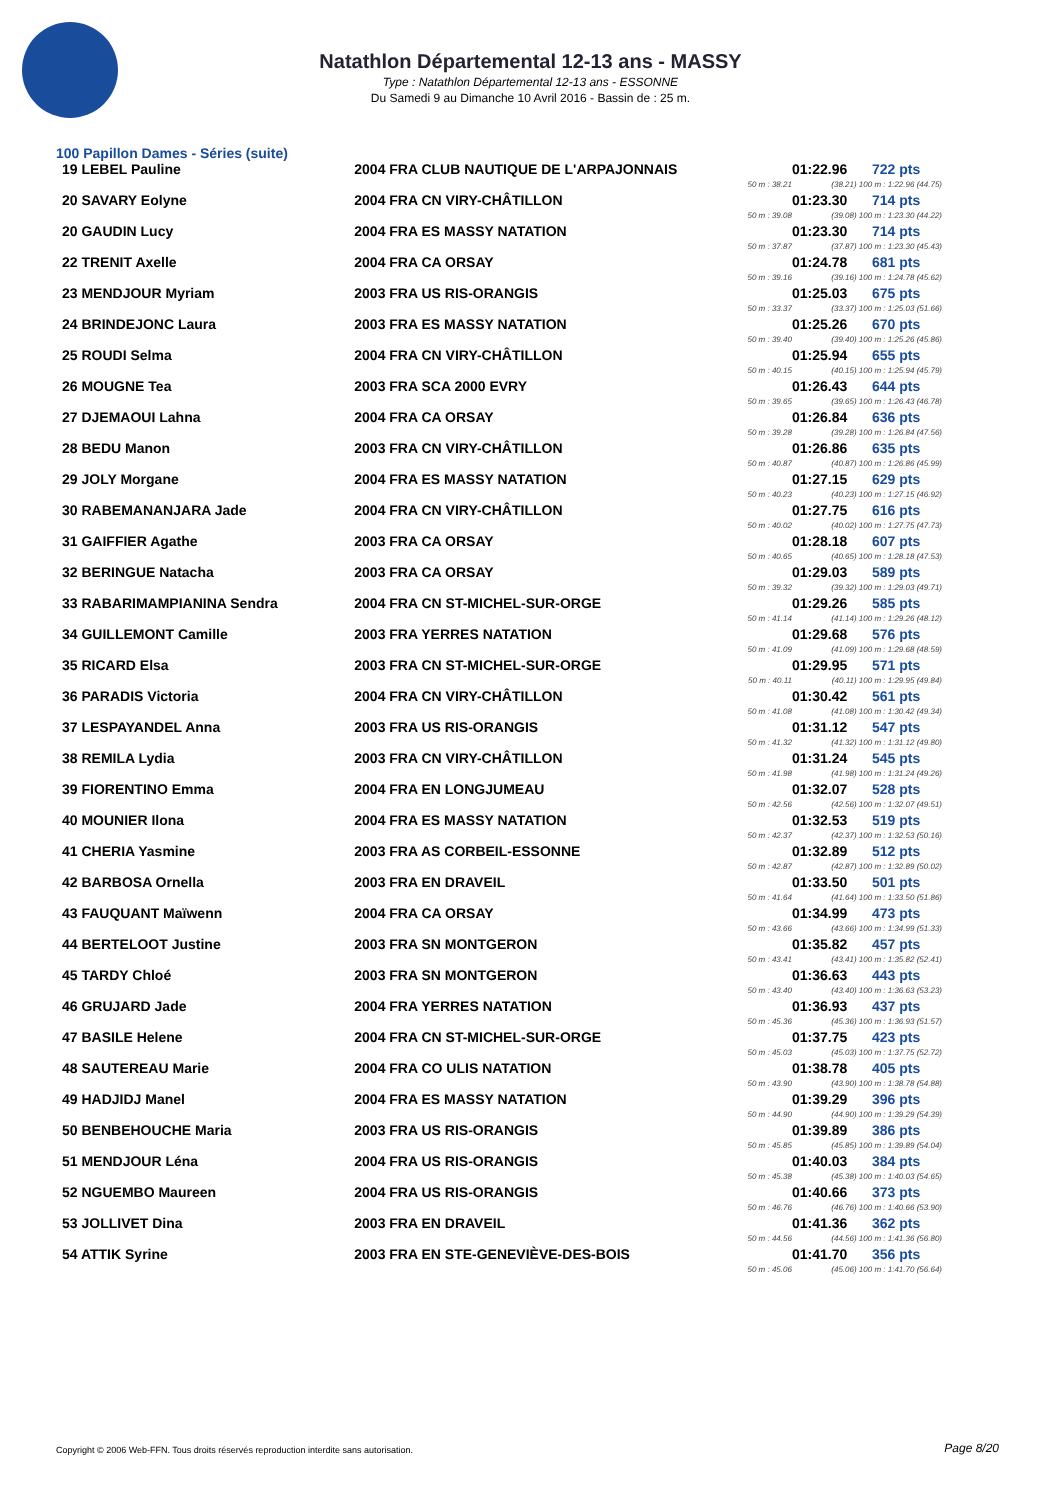Natathlon Départemental 12-13 ans - MASSY
Type : Natathlon Départemental 12-13 ans - ESSONNE
Du Samedi 9 au Dimanche 10 Avril 2016 - Bassin de : 25 m.
100 Papillon Dames - Séries (suite)
| 19 LEBEL Pauline | 2004 FRA CLUB NAUTIQUE DE L'ARPAJONNAIS | 01:22.96 | 722 pts |
| | 50 m : 38.21 | (38.21) 100 m : 1:22.96 (44.75) | |
| 20 SAVARY Eolyne | 2004 FRA CN VIRY-CHÂTILLON | 01:23.30 | 714 pts |
| | 50 m : 39.08 | (39.08) 100 m : 1:23.30 (44.22) | |
| 20 GAUDIN Lucy | 2004 FRA ES MASSY NATATION | 01:23.30 | 714 pts |
| | 50 m : 37.87 | (37.87) 100 m : 1:23.30 (45.43) | |
| 22 TRENIT Axelle | 2004 FRA CA ORSAY | 01:24.78 | 681 pts |
| | 50 m : 39.16 | (39.16) 100 m : 1:24.78 (45.62) | |
| 23 MENDJOUR Myriam | 2003 FRA US RIS-ORANGIS | 01:25.03 | 675 pts |
| | 50 m : 33.37 | (33.37) 100 m : 1:25.03 (51.66) | |
| 24 BRINDEJONC Laura | 2003 FRA ES MASSY NATATION | 01:25.26 | 670 pts |
| | 50 m : 39.40 | (39.40) 100 m : 1:25.26 (45.86) | |
| 25 ROUDI Selma | 2004 FRA CN VIRY-CHÂTILLON | 01:25.94 | 655 pts |
| | 50 m : 40.15 | (40.15) 100 m : 1:25.94 (45.79) | |
| 26 MOUGNE Tea | 2003 FRA SCA 2000 EVRY | 01:26.43 | 644 pts |
| | 50 m : 39.65 | (39.65) 100 m : 1:26.43 (46.78) | |
| 27 DJEMAOUI Lahna | 2004 FRA CA ORSAY | 01:26.84 | 636 pts |
| | 50 m : 39.28 | (39.28) 100 m : 1:26.84 (47.56) | |
| 28 BEDU Manon | 2003 FRA CN VIRY-CHÂTILLON | 01:26.86 | 635 pts |
| | 50 m : 40.87 | (40.87) 100 m : 1:26.86 (45.99) | |
| 29 JOLY Morgane | 2004 FRA ES MASSY NATATION | 01:27.15 | 629 pts |
| | 50 m : 40.23 | (40.23) 100 m : 1:27.15 (46.92) | |
| 30 RABEMANANJARA Jade | 2004 FRA CN VIRY-CHÂTILLON | 01:27.75 | 616 pts |
| | 50 m : 40.02 | (40.02) 100 m : 1:27.75 (47.73) | |
| 31 GAIFFIER Agathe | 2003 FRA CA ORSAY | 01:28.18 | 607 pts |
| | 50 m : 40.65 | (40.65) 100 m : 1:28.18 (47.53) | |
| 32 BERINGUE Natacha | 2003 FRA CA ORSAY | 01:29.03 | 589 pts |
| | 50 m : 39.32 | (39.32) 100 m : 1:29.03 (49.71) | |
| 33 RABARIMAMPIANINA Sendra | 2004 FRA CN ST-MICHEL-SUR-ORGE | 01:29.26 | 585 pts |
| | 50 m : 41.14 | (41.14) 100 m : 1:29.26 (48.12) | |
| 34 GUILLEMONT Camille | 2003 FRA YERRES NATATION | 01:29.68 | 576 pts |
| | 50 m : 41.09 | (41.09) 100 m : 1:29.68 (48.59) | |
| 35 RICARD Elsa | 2003 FRA CN ST-MICHEL-SUR-ORGE | 01:29.95 | 571 pts |
| | 50 m : 40.11 | (40.11) 100 m : 1:29.95 (49.84) | |
| 36 PARADIS Victoria | 2004 FRA CN VIRY-CHÂTILLON | 01:30.42 | 561 pts |
| | 50 m : 41.08 | (41.08) 100 m : 1:30.42 (49.34) | |
| 37 LESPAYANDEL Anna | 2003 FRA US RIS-ORANGIS | 01:31.12 | 547 pts |
| | 50 m : 41.32 | (41.32) 100 m : 1:31.12 (49.80) | |
| 38 REMILA Lydia | 2003 FRA CN VIRY-CHÂTILLON | 01:31.24 | 545 pts |
| | 50 m : 41.98 | (41.98) 100 m : 1:31.24 (49.26) | |
| 39 FIORENTINO Emma | 2004 FRA EN LONGJUMEAU | 01:32.07 | 528 pts |
| | 50 m : 42.56 | (42.56) 100 m : 1:32.07 (49.51) | |
| 40 MOUNIER Ilona | 2004 FRA ES MASSY NATATION | 01:32.53 | 519 pts |
| | 50 m : 42.37 | (42.37) 100 m : 1:32.53 (50.16) | |
| 41 CHERIA Yasmine | 2003 FRA AS CORBEIL-ESSONNE | 01:32.89 | 512 pts |
| | 50 m : 42.87 | (42.87) 100 m : 1:32.89 (50.02) | |
| 42 BARBOSA Ornella | 2003 FRA EN DRAVEIL | 01:33.50 | 501 pts |
| | 50 m : 41.64 | (41.64) 100 m : 1:33.50 (51.86) | |
| 43 FAUQUANT Maïwenn | 2004 FRA CA ORSAY | 01:34.99 | 473 pts |
| | 50 m : 43.66 | (43.66) 100 m : 1:34.99 (51.33) | |
| 44 BERTELOOT Justine | 2003 FRA SN MONTGERON | 01:35.82 | 457 pts |
| | 50 m : 43.41 | (43.41) 100 m : 1:35.82 (52.41) | |
| 45 TARDY Chloé | 2003 FRA SN MONTGERON | 01:36.63 | 443 pts |
| | 50 m : 43.40 | (43.40) 100 m : 1:36.63 (53.23) | |
| 46 GRUJARD Jade | 2004 FRA YERRES NATATION | 01:36.93 | 437 pts |
| | 50 m : 45.36 | (45.36) 100 m : 1:36.93 (51.57) | |
| 47 BASILE Helene | 2004 FRA CN ST-MICHEL-SUR-ORGE | 01:37.75 | 423 pts |
| | 50 m : 45.03 | (45.03) 100 m : 1:37.75 (52.72) | |
| 48 SAUTEREAU Marie | 2004 FRA CO ULIS NATATION | 01:38.78 | 405 pts |
| | 50 m : 43.90 | (43.90) 100 m : 1:38.78 (54.88) | |
| 49 HADJIDJ Manel | 2004 FRA ES MASSY NATATION | 01:39.29 | 396 pts |
| | 50 m : 44.90 | (44.90) 100 m : 1:39.29 (54.39) | |
| 50 BENBEHOUCHE Maria | 2003 FRA US RIS-ORANGIS | 01:39.89 | 386 pts |
| | 50 m : 45.85 | (45.85) 100 m : 1:39.89 (54.04) | |
| 51 MENDJOUR Léna | 2004 FRA US RIS-ORANGIS | 01:40.03 | 384 pts |
| | 50 m : 45.38 | (45.38) 100 m : 1:40.03 (54.65) | |
| 52 NGUEMBO Maureen | 2004 FRA US RIS-ORANGIS | 01:40.66 | 373 pts |
| | 50 m : 46.76 | (46.76) 100 m : 1:40.66 (53.90) | |
| 53 JOLLIVET Dina | 2003 FRA EN DRAVEIL | 01:41.36 | 362 pts |
| | 50 m : 44.56 | (44.56) 100 m : 1:41.36 (56.80) | |
| 54 ATTIK Syrine | 2003 FRA EN STE-GENEVIÈVE-DES-BOIS | 01:41.70 | 356 pts |
| | 50 m : 45.06 | (45.06) 100 m : 1:41.70 (56.64) | |
Copyright © 2006 Web-FFN. Tous droits réservés reproduction interdite sans autorisation.
Page 8/20